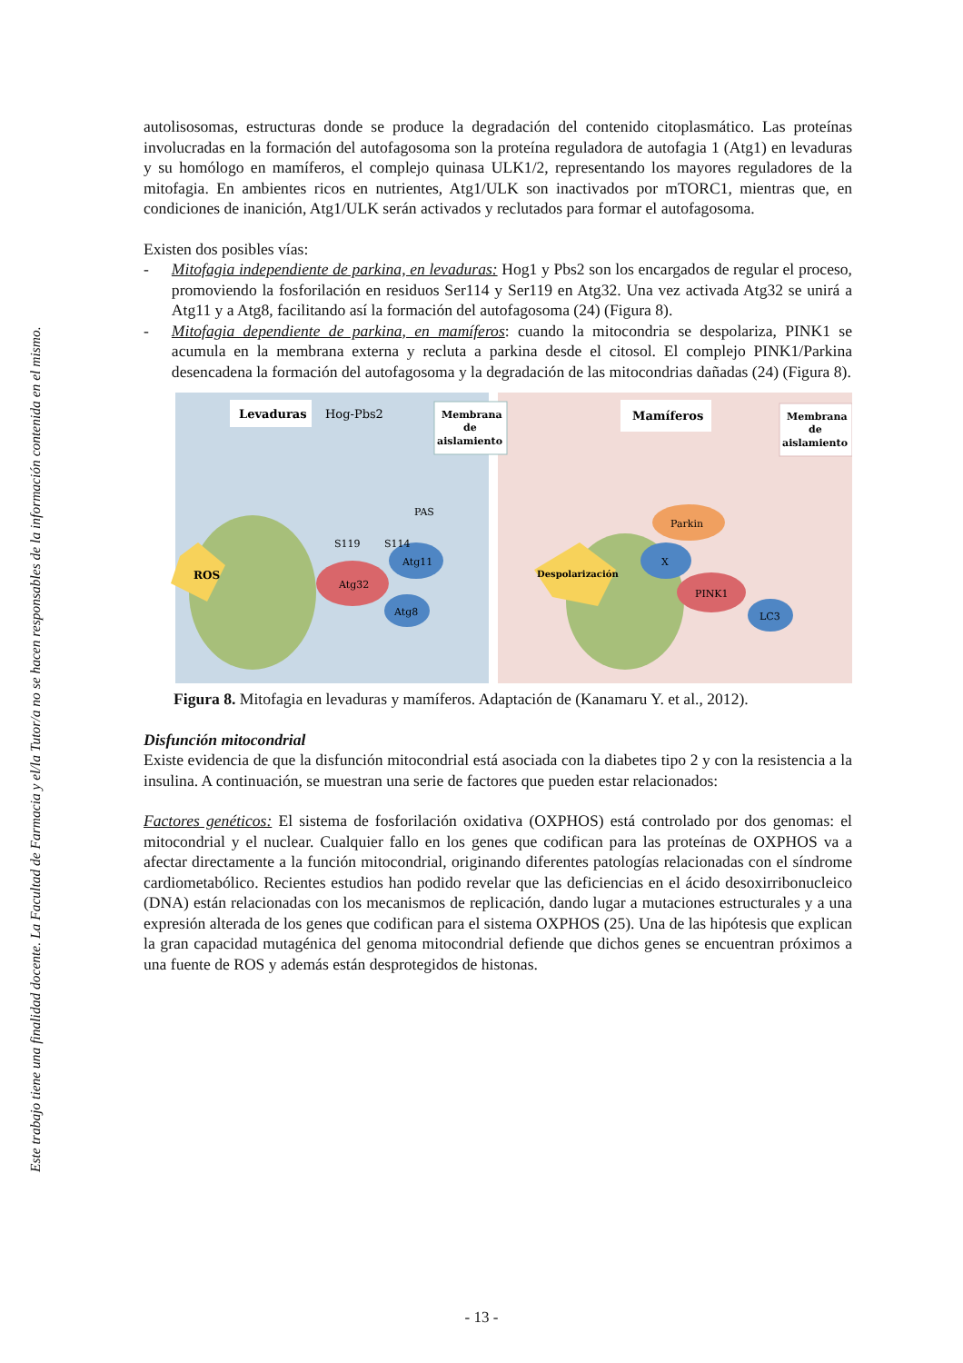Este trabajo tiene una finalidad docente. La Facultad de Farmacia y el/la Tutor/a no se hacen responsables de la información contenida en el mismo.
autolisosomas, estructuras donde se produce la degradación del contenido citoplasmático. Las proteínas involucradas en la formación del autofagosoma son la proteína reguladora de autofagia 1 (Atg1) en levaduras y su homólogo en mamíferos, el complejo quinasa ULK1/2, representando los mayores reguladores de la mitofagia. En ambientes ricos en nutrientes, Atg1/ULK son inactivados por mTORC1, mientras que, en condiciones de inanición, Atg1/ULK serán activados y reclutados para formar el autofagosoma.
Existen dos posibles vías:
- Mitofagia independiente de parkina, en levaduras: Hog1 y Pbs2 son los encargados de regular el proceso, promoviendo la fosforilación en residuos Ser114 y Ser119 en Atg32. Una vez activada Atg32 se unirá a Atg11 y a Atg8, facilitando así la formación del autofagosoma (24) (Figura 8).
- Mitofagia dependiente de parkina, en mamíferos: cuando la mitocondria se despolariza, PINK1 se acumula en la membrana externa y recluta a parkina desde el citosol. El complejo PINK1/Parkina desencadena la formación del autofagosoma y la degradación de las mitocondrias dañadas (24) (Figura 8).
Levaduras
Hog-Pbs2
Membrana
de
aislamiento
ROS
Atg32
Atg11
Atg8
S119
S114
PAS
Mamíferos
Membrana
de
aislamiento
Despolarización
Parkin
X
PINK1
LC3
Figura 8. Mitofagia en levaduras y mamíferos. Adaptación de (Kanamaru Y. et al., 2012).
Disfunción mitocondrial
Existe evidencia de que la disfunción mitocondrial está asociada con la diabetes tipo 2 y con la resistencia a la insulina. A continuación, se muestran una serie de factores que pueden estar relacionados:
Factores genéticos: El sistema de fosforilación oxidativa (OXPHOS) está controlado por dos genomas: el mitocondrial y el nuclear. Cualquier fallo en los genes que codifican para las proteínas de OXPHOS va a afectar directamente a la función mitocondrial, originando diferentes patologías relacionadas con el síndrome cardiometabólico. Recientes estudios han podido revelar que las deficiencias en el ácido desoxirribonucleico (DNA) están relacionadas con los mecanismos de replicación, dando lugar a mutaciones estructurales y a una expresión alterada de los genes que codifican para el sistema OXPHOS (25). Una de las hipótesis que explican la gran capacidad mutagénica del genoma mitocondrial defiende que dichos genes se encuentran próximos a una fuente de ROS y además están desprotegidos de histonas.
- 13 -